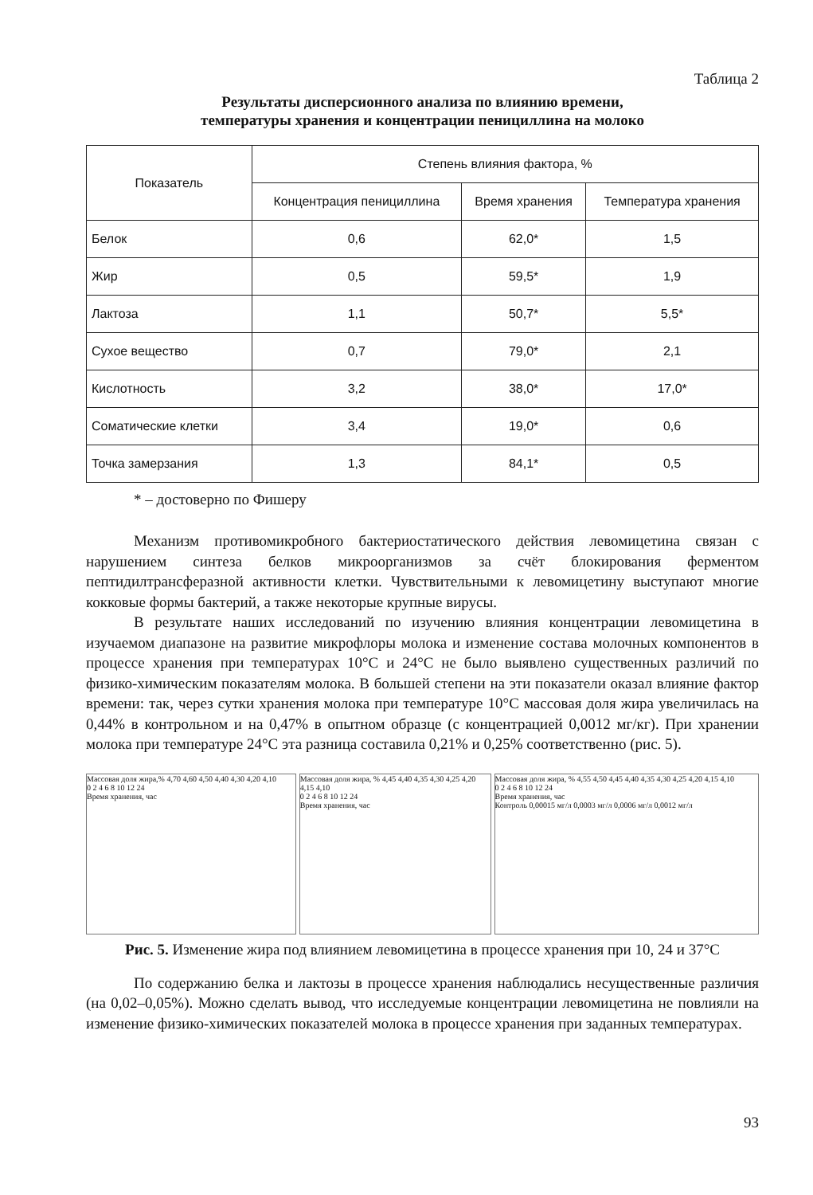Таблица 2
Результаты дисперсионного анализа по влиянию времени,
температуры хранения и концентрации пенициллина на молоко
| Показатель | Степень влияния фактора, % | | |
| --- | --- | --- | --- |
| | Концентрация пенициллина | Время хранения | Температура хранения |
| Белок | 0,6 | 62,0* | 1,5 |
| Жир | 0,5 | 59,5* | 1,9 |
| Лактоза | 1,1 | 50,7* | 5,5* |
| Сухое вещество | 0,7 | 79,0* | 2,1 |
| Кислотность | 3,2 | 38,0* | 17,0* |
| Соматические клетки | 3,4 | 19,0* | 0,6 |
| Точка замерзания | 1,3 | 84,1* | 0,5 |
* – достоверно по Фишеру
Механизм противомикробного бактериостатического действия левомицетина связан с нарушением синтеза белков микроорганизмов за счёт блокирования ферментом пептидилтрансферазной активности клетки. Чувствительными к левомицетину выступают многие кокковые формы бактерий, а также некоторые крупные вирусы.
В результате наших исследований по изучению влияния концентрации левомицетина в изучаемом диапазоне на развитие микрофлоры молока и изменение состава молочных компонентов в процессе хранения при температурах 10°С и 24°С не было выявлено существенных различий по физико-химическим показателям молока. В большей степени на эти показатели оказал влияние фактор времени: так, через сутки хранения молока при температуре 10°С массовая доля жира увеличилась на 0,44% в контрольном и на 0,47% в опытном образце (с концентрацией 0,0012 мг/кг). При хранении молока при температуре 24°С эта разница составила 0,21% и 0,25% соответственно (рис. 5).
Массовая доля жира,% 4,70 4,60 4,50 4,40 4,30 4,20 4,10
0 2 4 6 8 10 12 24
Время хранения, час
Массовая доля жира, % 4,45 4,40 4,35 4,30 4,25 4,20 4,15 4,10
0 2 4 6 8 10 12 24
Время хранения, час
Массовая доля жира, % 4,55 4,50 4,45 4,40 4,35 4,30 4,25 4,20 4,15 4,10
0 2 4 6 8 10 12 24
Время хранения, час
Контроль 0,00015 мг/л 0,0003 мг/л 0,0006 мг/л 0,0012 мг/л
Рис. 5. Изменение жира под влиянием левомицетина в процессе хранения при 10, 24 и 37°С
По содержанию белка и лактозы в процессе хранения наблюдались несущественные различия (на 0,02–0,05%). Можно сделать вывод, что исследуемые концентрации левомицетина не повлияли на изменение физико-химических показателей молока в процессе хранения при заданных температурах.
93